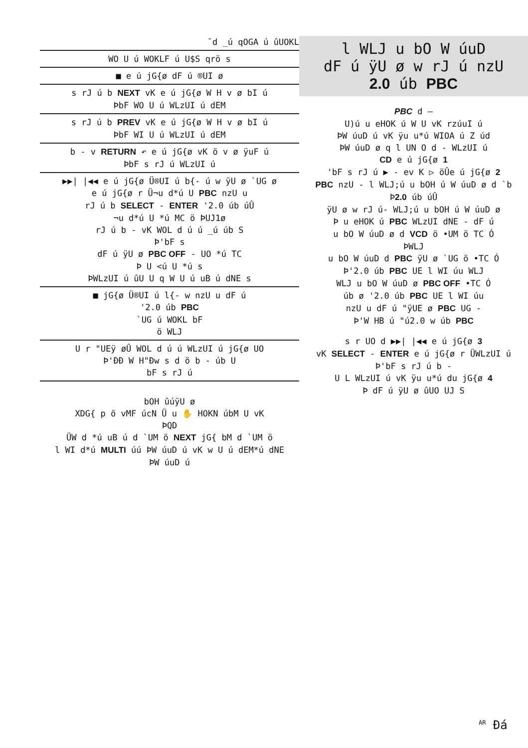¯d _ú qOGA ú ûUOKL
WO U ú WOKLF ú U$S qrö s
■ e ú jG{ø dF ú ®UI ø
s rJ ú b NEXT vK e ú jG{ø W H v ø bI ú
ÞbF WO U ú WLzUI ú dEM
s rJ ú b PREV vK e ú jG{ø W H v ø bI ú
ÞbF WI U ú WLzUI ú dEM
b - v RETURN ↶ e ú jG{ø vK ö v ø ÿuF ú
ÞbF s rJ ú WLzUI ú
▶▶| |◀◀ e ú jG{ø Ü®UI ú b{- ú w ÿU ø `UG ø
e ú jG{ø r Ü¬u d*ú U PBC nzU u
rJ ú b SELECT - ENTER '2.0 úb úÛ
¬u d*ú U *ú MC ö ÞUJ1ø
rJ ú b - vK WOL d ú ú _ú úb S
Þ'bF s
dF ú ÿU ø PBC OFF - UO *ú TC
Þ U <ú U *ú s
ÞWLzUI ú ûU U q W U ú uB ú dNE s
■ jG{ø Ü®UI ú l{- w nzU u dF ú
'2.0 úb PBC
`UG ú WOKL bF
ö WLJ
U r "UEÿ øÛ WOL d ú ú WLzUI ú jG{ø UO
Þ'ÐÐ W H"Ðw s d ö b - úb U
bF s rJ ú
bOH ûúÿU ø
XDG{ p ö vMF úcN Ü u ✋ HOKN úbM U vK
ÞQD
ÜW d *ú uB ú d `UM ö NEXT jG{ bM d `UM ö
l WI d*ú MULTI úú ÞW úuD ú vK w U ú dEM*ú dNE
ÞW úuD ú
l WLJ u bO W úuD
dF ú ÿU ø w rJ ú nzU
2.0 úb PBC
PBC d —
U)ú u eHOK ú W U vK rzúuI ú
ÞW úuD ú vK ÿu u*ú WIOA ú Z úd
ÞW úuD ø q l UN O d - WLzUI ú
CD e ú jG{ø 1
'bF s rJ ú ▶ - ev K ▷ öÛe ú jG{ø 2
PBC nzU - l WLJ;ú u bOH ú W úuD ø d `b
Þ2.0 úb úÛ
ÿU ø w rJ ú- WLJ;ú u bOH ú W úuD ø
Þ u eHOK ú PBC WLzUI dNE - dF ú
u bO W úuD ø d VCD ö •UM ö TC Ó
ÞWLJ
u bO W úuD d PBC ÿU ø `UG ö •TC Ó
Þ'2.0 úb PBC UE l WI úu WLJ
WLJ u bO W úuD ø PBC OFF •TC Ó
úb ø '2.0 úb PBC UE l WI úu
nzU u dF ú "ÿUE ø PBC UG -
Þ'W HB ú "ú2.0 w úb PBC
s r UO d ▶▶| |◀◀ e ú jG{ø 3
vK SELECT - ENTER e ú jG{ø r ÜWLzUI ú
Þ'bF s rJ ú b -
U L WLzUI ú vK ÿu u*ú du jG{ø 4
Þ dF ú ÿU ø ûUO UJ S
<sup>AR</sup> Ðá